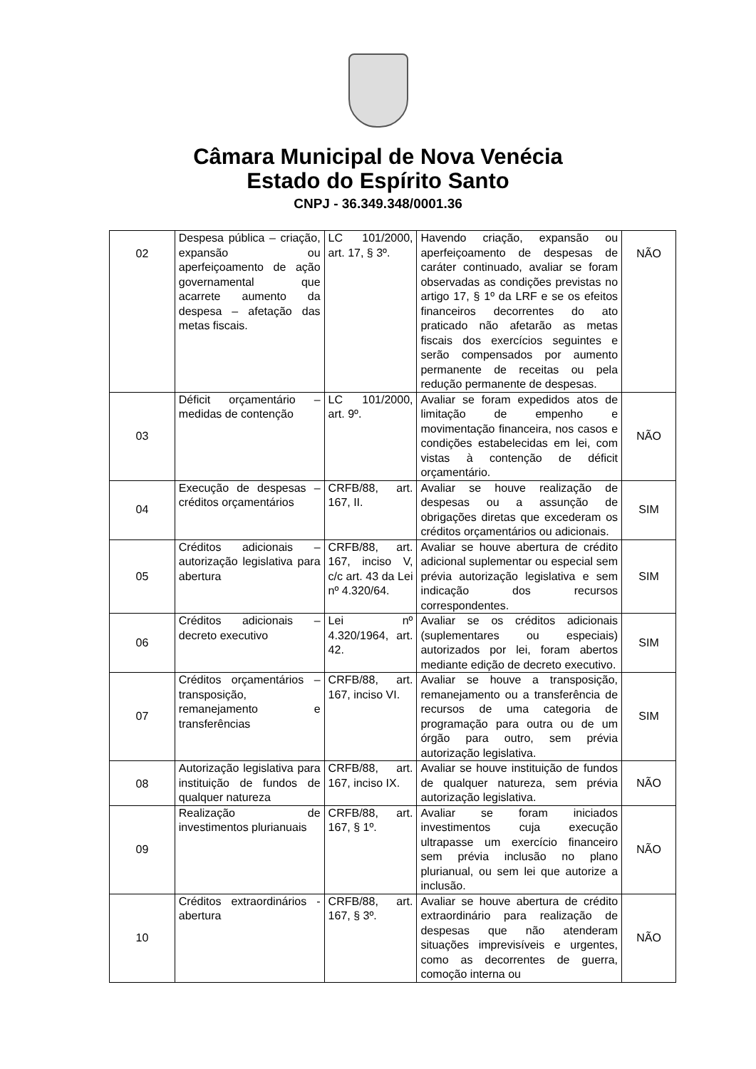Câmara Municipal de Nova Venécia
Estado do Espírito Santo
CNPJ - 36.349.348/0001.36
| 02 | Despesa pública – criação, expansão ou aperfeiçoamento de ação governamental que acarrete aumento da despesa – afetação das metas fiscais. | LC 101/2000, art. 17, § 3º. | Havendo criação, expansão ou aperfeiçoamento de despesas de caráter continuado, avaliar se foram observadas as condições previstas no artigo 17, § 1º da LRF e se os efeitos financeiros decorrentes do ato praticado não afetarão as metas fiscais dos exercícios seguintes e serão compensados por aumento permanente de receitas ou pela redução permanente de despesas. | NÃO |
| 03 | Déficit orçamentário – medidas de contenção | LC 101/2000, art. 9º. | Avaliar se foram expedidos atos de limitação de empenho e movimentação financeira, nos casos e condições estabelecidas em lei, com vistas à contenção de déficit orçamentário. | NÃO |
| 04 | Execução de despesas – créditos orçamentários | CRFB/88, art. 167, II. | Avaliar se houve realização de despesas ou a assunção de obrigações diretas que excederam os créditos orçamentários ou adicionais. | SIM |
| 05 | Créditos adicionais – autorização legislativa para abertura | CRFB/88, art. 167, inciso V, c/c art. 43 da Lei nº 4.320/64. | Avaliar se houve abertura de crédito adicional suplementar ou especial sem prévia autorização legislativa e sem indicação dos recursos correspondentes. | SIM |
| 06 | Créditos adicionais – decreto executivo | Lei nº 4.320/1964, art. 42. | Avaliar se os créditos adicionais (suplementares ou especiais) autorizados por lei, foram abertos mediante edição de decreto executivo. | SIM |
| 07 | Créditos orçamentários – transposição, remanejamento e transferências | CRFB/88, art. 167, inciso VI. | Avaliar se houve a transposição, remanejamento ou a transferência de recursos de uma categoria de programação para outra ou de um órgão para outro, sem prévia autorização legislativa. | SIM |
| 08 | Autorização legislativa para instituição de fundos de qualquer natureza | CRFB/88, art. 167, inciso IX. | Avaliar se houve instituição de fundos de qualquer natureza, sem prévia autorização legislativa. | NÃO |
| 09 | Realização de investimentos plurianuais | CRFB/88, art. 167, § 1º. | Avaliar se foram iniciados investimentos cuja execução ultrapasse um exercício financeiro sem prévia inclusão no plano plurianual, ou sem lei que autorize a inclusão. | NÃO |
| 10 | Créditos extraordinários - abertura | CRFB/88, art. 167, § 3º. | Avaliar se houve abertura de crédito extraordinário para realização de despesas que não atenderam situações imprevisíveis e urgentes, como as decorrentes de guerra, comoção interna ou | NÃO |